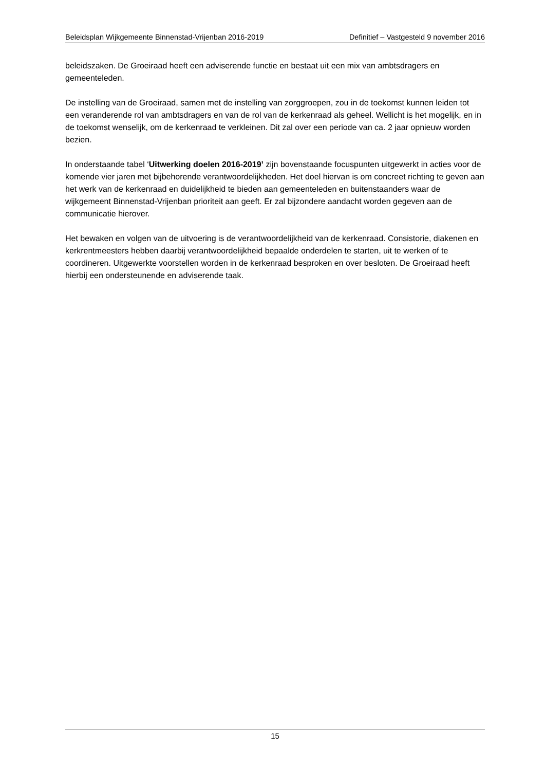Beleidsplan Wijkgemeente Binnenstad-Vrijenban 2016-2019 Definitief – Vastgesteld 9 november 2016
beleidszaken. De Groeiraad heeft een adviserende functie en bestaat uit een mix van ambtsdragers en gemeenteleden.
De instelling van de Groeiraad, samen met de instelling van zorggroepen, zou in de toekomst kunnen leiden tot een veranderende rol van ambtsdragers en van de rol van de kerkenraad als geheel. Wellicht is het mogelijk, en in de toekomst wenselijk, om de kerkenraad te verkleinen. Dit zal over een periode van ca. 2 jaar opnieuw worden bezien.
In onderstaande tabel ‘Uitwerking doelen 2016-2019’ zijn bovenstaande focuspunten uitgewerkt in acties voor de komende vier jaren met bijbehorende verantwoordelijkheden. Het doel hiervan is om concreet richting te geven aan het werk van de kerkenraad en duidelijkheid te bieden aan gemeenteleden en buitenstaanders waar de wijkgemeent Binnenstad-Vrijenban prioriteit aan geeft. Er zal bijzondere aandacht worden gegeven aan de communicatie hierover.
Het bewaken en volgen van de uitvoering is de verantwoordelijkheid van de kerkenraad. Consistorie, diakenen en kerkrentmeesters hebben daarbij verantwoordelijkheid bepaalde onderdelen te starten, uit te werken of te coordineren. Uitgewerkte voorstellen worden in de kerkenraad besproken en over besloten. De Groeiraad heeft hierbij een ondersteunende en adviserende taak.
15